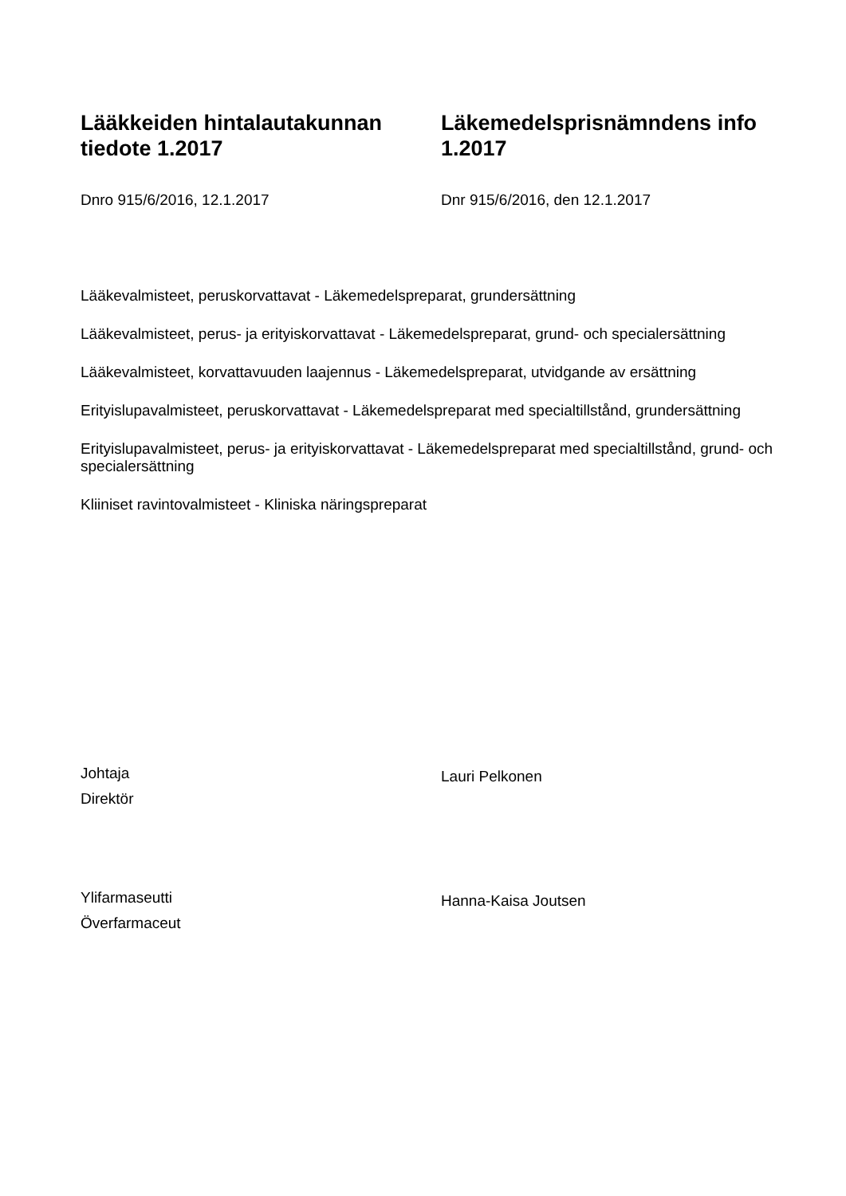Lääkkeiden hintalautakunnan tiedote 1.2017
Dnro 915/6/2016, 12.1.2017
Läkemedelsprisnämndens info 1.2017
Dnr 915/6/2016, den 12.1.2017
Lääkevalmisteet, peruskorvattavat - Läkemedelspreparat, grundersättning
Lääkevalmisteet, perus- ja erityiskorvattavat - Läkemedelspreparat, grund- och specialersättning
Lääkevalmisteet, korvattavuuden laajennus - Läkemedelspreparat, utvidgande av ersättning
Erityislupavalmisteet, peruskorvattavat - Läkemedelspreparat med specialtillstånd, grundersättning
Erityislupavalmisteet, perus- ja erityiskorvattavat - Läkemedelspreparat med specialtillstånd, grund- och specialersättning
Kliiniset ravintovalmisteet - Kliniska näringspreparat
Johtaja
Direktör
Lauri Pelkonen
Ylifarmaseutti
Överfarmaceut
Hanna-Kaisa Joutsen